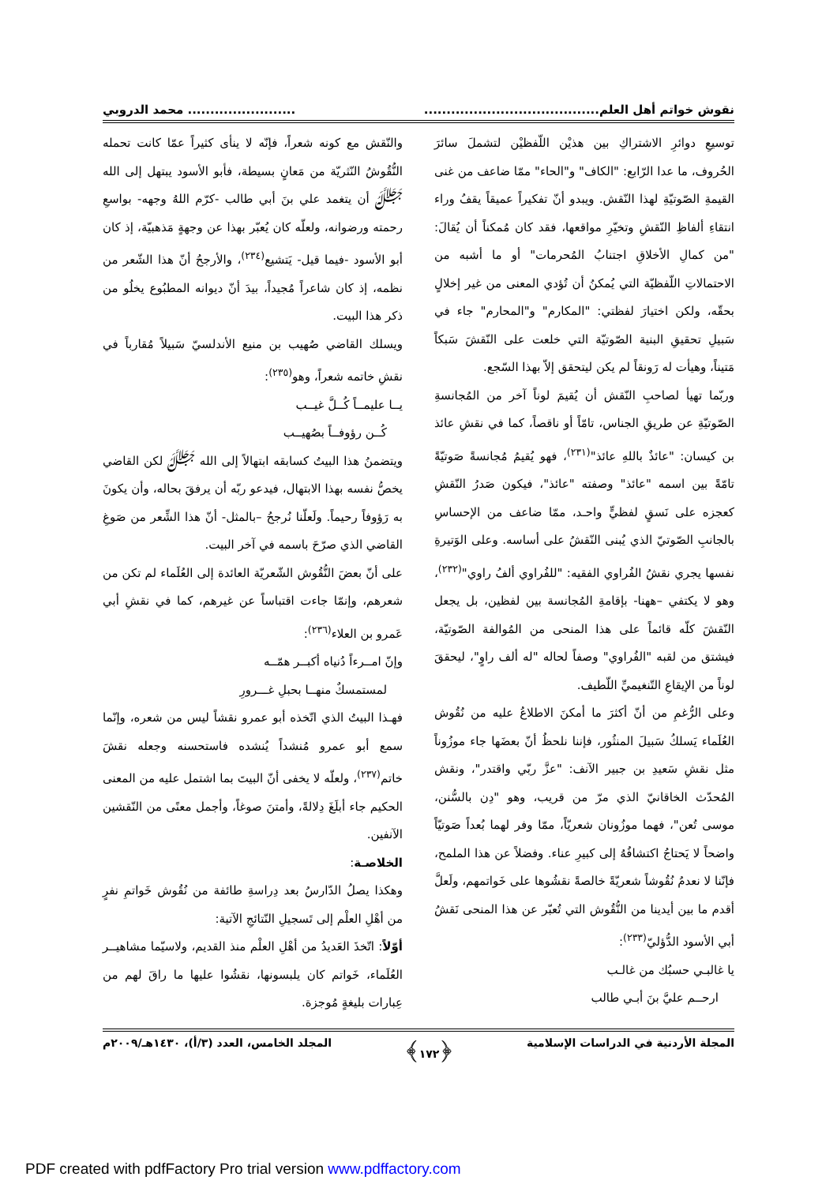نقوش خواتم أهل العلم............................................................... محمد الدروبي
توسيعِ دوائرِ الاشتراكِ بين هذيْن اللّفظيْن لتشملَ سائرَ الحُروف، ما عدا الرّابع: "الكاف" و"الحاء" ممّا ضاعف من غنى القيمةِ الصّوتيّةِ لهذا النّقش. ويبدو أنّ تفكيراً عميقاً يقفُ وراء انتقاءِ ألفاظِ النّقشِ وتخيّرِ مواقعها، فقد كان مُمكناً أن يُقالَ: "من كمالِ الأخلاقِ اجتنابُ المُحرمات" أو ما أشبه من الاحتمالاتِ اللّفظيّة التي يُمكنُ أن تُؤدي المعنى من غير إخلالٍ بحقّه، ولكن اختيارَ لفظتي: "المكارم" و"المحارم" جاء في سَبيلِ تحقيقِ البنية الصّوتيّة التي خلعت على النّقشَ سَبكاً مَتيناً، وهيأت له رَونقاً لم يكن ليتحقق إلاّ بهذا السّجع.
وربّما تهيأ لصاحبِ النّقش أن يُقيمَ لوناً آخر من المُجانسةِ الصّوتيّةِ عن طريقِ الجناس، تامّاً أو ناقصاً، كما في نقشِ عائذ بن كيسان: "عائذٌ باللهِ عائذ"<sup>(٢٣١)</sup>، فهو يُقيمُ مُجانسةً صَوتيّةً تامّةً بين اسمه "عائذ" وصفته "عائذ"، فيكون صَدرُ النّقشِ كعجزه على نَسقٍ لفظيٍّ واحـد، ممّا ضاعف من الإحساسِ بالجانبِ الصّوتيّ الذي يُبنى النّقشُ على أساسه. وعلى الوَتيرةِ نفسها يجري نقشُ الفُراوي الفقيه: "للفُراوي ألفُ راوي"<sup>(٢٣٢)</sup>، وهو لا يكتفي –ههنا- بإقامةِ المُجانسة بين لفظين، بل يجعل النّقشَ كلّه قائماً على هذا المنحى من المُوالفة الصّوتيّة، فيشتق من لقبه "الفُراوي" وصفاً لحاله "له ألف راوٍ"، ليحققَ لوناً من الإيقاعِ التّنغيميِّ اللّطيف.
وعلى الرُّغمِ من أنّ أكثرَ ما أمكنَ الاطلاعُ عليه من نُقُوش العُلَماء يَسلكُ سَبيلَ المنثُور، فإننا نلحظُ أنّ بعضَها جاء موزُوناً مثل نقشِ سَعيدِ بن جبير الآنف: "عزَّ ربّي واقتدر"، ونقش المُحدّث الخاقانيّ الذي مرّ من قريب، وهو "دِن بالسُّنن، موسى تُعن"، فهما موزُونان شعريّاً، ممّا وفر لهما بُعداً صَوتيّاً واضحاً لا يَحتاجُ اكتشافُهُ إلى كبيرِ عناء. وفضلاً عن هذا الملمح، فإنّنا لا نعدمُ نُقُوشاً شعريّةً خالصةً نقشُوها على خَواتمهم، ولَعلَّ أقدم ما بين أيدينا من النُّقُوش التي تُعبّر عن هذا المنحى نَقشُ أبي الأسود الدُّؤليّ<sup>(٢٣٣)</sup>:
يا غالبـي حسبُك من غالـب
ارحــم عليَّ بنَ أبـي طالب
والنّقش مع كونه شعراً، فإنّه لا ينأى كثيراً عمّا كانت تحمله النُّقُوشُ النّثريّة من مَعانٍ بسيطة، فأبو الأسود يبتهل إلى الله ﷻ أن يتغمد علي بنَ أبي طالب -كرّم اللهُ وجهه- بواسعِ رحمته ورضوانه، ولعلّه كان يُعبّر بهذا عن وجهةٍ مَذهبيّة، إذ كان أبو الأسود -فيما قيل- يَتشيع<sup>(٢٣٤)</sup>، والأرجحُ أنّ هذا الشّعر من نظمه، إذ كان شاعراً مُجيداً، بيدَ أنّ ديوانه المطبُوع يخلُو من ذكر هذا البيت.
ويسلك القاضي صُهيب بن منيع الأندلسيّ سَبيلاً مُقارباً في نقشِ خاتمه شعراً، وهو<sup>(٢٣٥)</sup>:
يــا عليمــاً كُــلَّ غيــب
كُــن رؤوفــاً بصُهيــب
ويتضمنُ هذا البيتُ كسابقه ابتهالاً إلى الله ﷻ لكن القاضي يخصُّ نفسه بهذا الابتهال، فيدعو ربّه أن يرفقَ بحاله، وأن يكونَ به رَؤوفاً رحيماً. ولَعلّنا نُرجحُ –بالمثل- أنّ هذا الشِّعر من صَوغِ القاضي الذي صرّحَ باسمه في آخر البيت.
على أنّ بعضَ النُّقُوش الشّعريّة العائدة إلى العُلَماء لم تكن من شعرهم، وإنمّا جاءت اقتباساً عن غيرهم، كما في نقشِ أبي عَمرو بن العلاء<sup>(٢٣٦)</sup>:
وإنّ امــرءاً دُنياه أكبــر همّــه
لمستمسكٌ منهــا بحبلِ غـــرورِ
فهـذا البيتُ الذي اتّخذه أبو عمرو نقشاً ليس من شعره، وإنّما سمع أبو عمرو مُنشداً يُنشده فاستحسنه وجعله نقشَ خاتم<sup>(٢٣٧)</sup>، ولعلّه لا يخفى أنّ البيتَ بما اشتمل عليه من المعنى الحكيم جاء أبلَغَ دِلالةً، وأمتنَ صوغاً، وأجمل معنًى من النّقشين الآنفين.
الخلاصـة:
وهكذا يصلُ الدّارسُ بعد دِراسةِ طائفة من نُقُوش خَواتمِ نفرٍ من أهْلِ العلْم إلى تَسجيلِ النّتائجِ الآتية:
أوّلاً: اتّخذَ العَديدُ من أهْلِ العلْم منذ القديم، ولاسيّما مشاهيــر العُلَماء، خَواتم كان يلبسونها، نقشُوا عليها ما راقَ لهم من عِبارات بليغةٍ مُوجزة.
المجلة الأردنية في الدراسات الإسلامية ﴿١٧٢﴾ المجلد الخامس، العدد (٣/أ)، ١٤٣٠هـ/٢٠٠٩م
PDF created with pdfFactory Pro trial version www.pdffactory.com